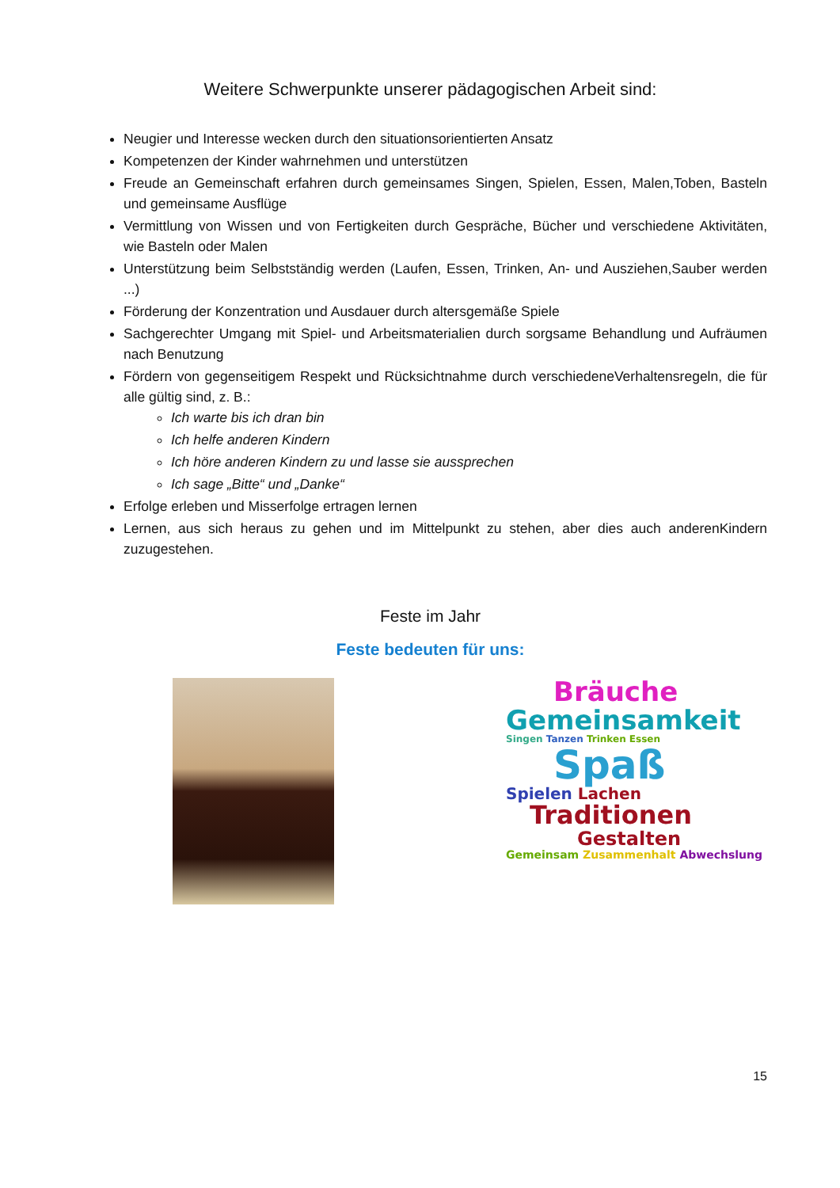Weitere Schwerpunkte unserer pädagogischen Arbeit sind:
Neugier und Interesse wecken durch den situationsorientierten Ansatz
Kompetenzen der Kinder wahrnehmen und unterstützen
Freude an Gemeinschaft erfahren durch gemeinsames Singen, Spielen, Essen, Malen,Toben, Basteln und gemeinsame Ausflüge
Vermittlung von Wissen und von Fertigkeiten durch Gespräche, Bücher und verschiedene Aktivitäten, wie Basteln oder Malen
Unterstützung beim Selbstständig werden (Laufen, Essen, Trinken, An- und Ausziehen,Sauber werden ...)
Förderung der Konzentration und Ausdauer durch altersgemäße Spiele
Sachgerechter Umgang mit Spiel- und Arbeitsmaterialien durch sorgsame Behandlung und Aufräumen nach Benutzung
Fördern von gegenseitigem Respekt und Rücksichtnahme durch verschiedeneVerhaltensregeln, die für alle gültig sind, z. B.:
Ich warte bis ich dran bin
Ich helfe anderen Kindern
Ich höre anderen Kindern zu und lasse sie aussprechen
Ich sage „Bitte“ und „Danke“
Erfolge erleben und Misserfolge ertragen lernen
Lernen, aus sich heraus zu gehen und im Mittelpunkt zu stehen, aber dies auch anderenKindern zuzugestehen.
Feste im Jahr
Feste bedeuten für uns:
Bräuche
Gemeinsamkeit
Singen Tanzen Trinken Essen
Spaß
Spielen Lachen
Traditionen
Gestalten
Gemeinsam Zusammenhalt Abwechslung
15